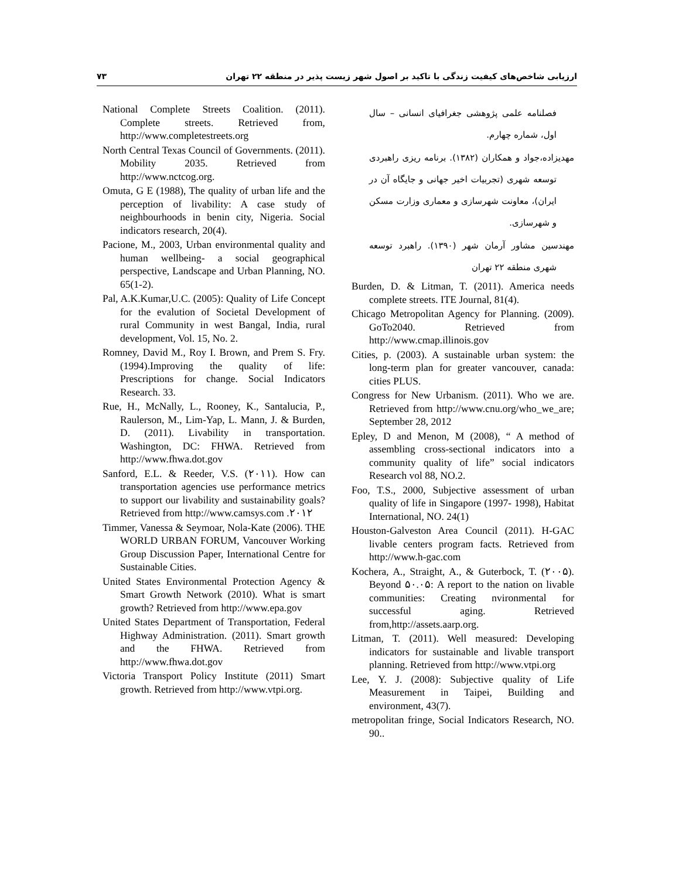۷۳ ارزیابی شاخص‌های کیفیت زندگی با تاکید بر اصول شهر زیست پذیر در منطقه ۲۲ تهران
فصلنامه علمی پژوهشی جغرافیای انسانی – سال اول، شماره چهارم.
مهدیزاده،جواد و همکاران (۱۳۸۲). برنامه ریزی راهبردی توسعه شهری (تجربیات اخیر جهانی و جایگاه آن در ایران)، معاونت شهرسازی و معماری وزارت مسکن و شهرسازی.
مهندسین مشاور آرمان شهر (۱۳۹۰). راهبرد توسعه شهری منطقه ۲۲ تهران
Burden, D. & Litman, T. (2011). America needs complete streets. ITE Journal, 81(4).
Chicago Metropolitan Agency for Planning. (2009). GoTo2040. Retrieved from http://www.cmap.illinois.gov
Cities, p. (2003). A sustainable urban system: the long-term plan for greater vancouver, canada: cities PLUS.
Congress for New Urbanism. (2011). Who we are. Retrieved from http://www.cnu.org/who_we_are; September 28, 2012
Epley, D and Menon, M (2008), “ A method of assembling cross-sectional indicators into a community quality of life” social indicators Research vol 88, NO.2.
Foo, T.S., 2000, Subjective assessment of urban quality of life in Singapore (1997- 1998), Habitat International, NO. 24(1)
Houston-Galveston Area Council (2011). H-GAC livable centers program facts. Retrieved from http://www.h-gac.com
Kochera, A., Straight, A., & Guterbock, T. (۲۰۰۵). Beyond ۵۰.۰۵: A report to the nation on livable communities: Creating nvironmental for successful aging. Retrieved from,http://assets.aarp.org.
Litman, T. (2011). Well measured: Developing indicators for sustainable and livable transport planning. Retrieved from http://www.vtpi.org
Lee, Y. J. (2008): Subjective quality of Life Measurement in Taipei, Building and environment, 43(7).
metropolitan fringe, Social Indicators Research, NO. 90..
National Complete Streets Coalition. (2011). Complete streets. Retrieved from, http://www.completestreets.org
North Central Texas Council of Governments. (2011). Mobility 2035. Retrieved from http://www.nctcog.org.
Omuta, G E (1988), The quality of urban life and the perception of livability: A case study of neighbourhoods in benin city, Nigeria. Social indicators research, 20(4).
Pacione, M., 2003, Urban environmental quality and human wellbeing- a social geographical perspective, Landscape and Urban Planning, NO. 65(1-2).
Pal, A.K.Kumar,U.C. (2005): Quality of Life Concept for the evalution of Societal Development of rural Community in west Bangal, India, rural development, Vol. 15, No. 2.
Romney, David M., Roy I. Brown, and Prem S. Fry. (1994).Improving the quality of life: Prescriptions for change. Social Indicators Research. 33.
Rue, H., McNally, L., Rooney, K., Santalucia, P., Raulerson, M., Lim-Yap, L. Mann, J. & Burden, D. (2011). Livability in transportation. Washington, DC: FHWA. Retrieved from http://www.fhwa.dot.gov
Sanford, E.L. & Reeder, V.S. (۲۰۱۱). How can transportation agencies use performance metrics to support our livability and sustainability goals? Retrieved from http://www.camsys.com .۲۰۱۲
Timmer, Vanessa & Seymoar, Nola-Kate (2006). THE WORLD URBAN FORUM, Vancouver Working Group Discussion Paper, International Centre for Sustainable Cities.
United States Environmental Protection Agency & Smart Growth Network (2010). What is smart growth? Retrieved from http://www.epa.gov
United States Department of Transportation, Federal Highway Administration. (2011). Smart growth and the FHWA. Retrieved from http://www.fhwa.dot.gov
Victoria Transport Policy Institute (2011) Smart growth. Retrieved from http://www.vtpi.org.